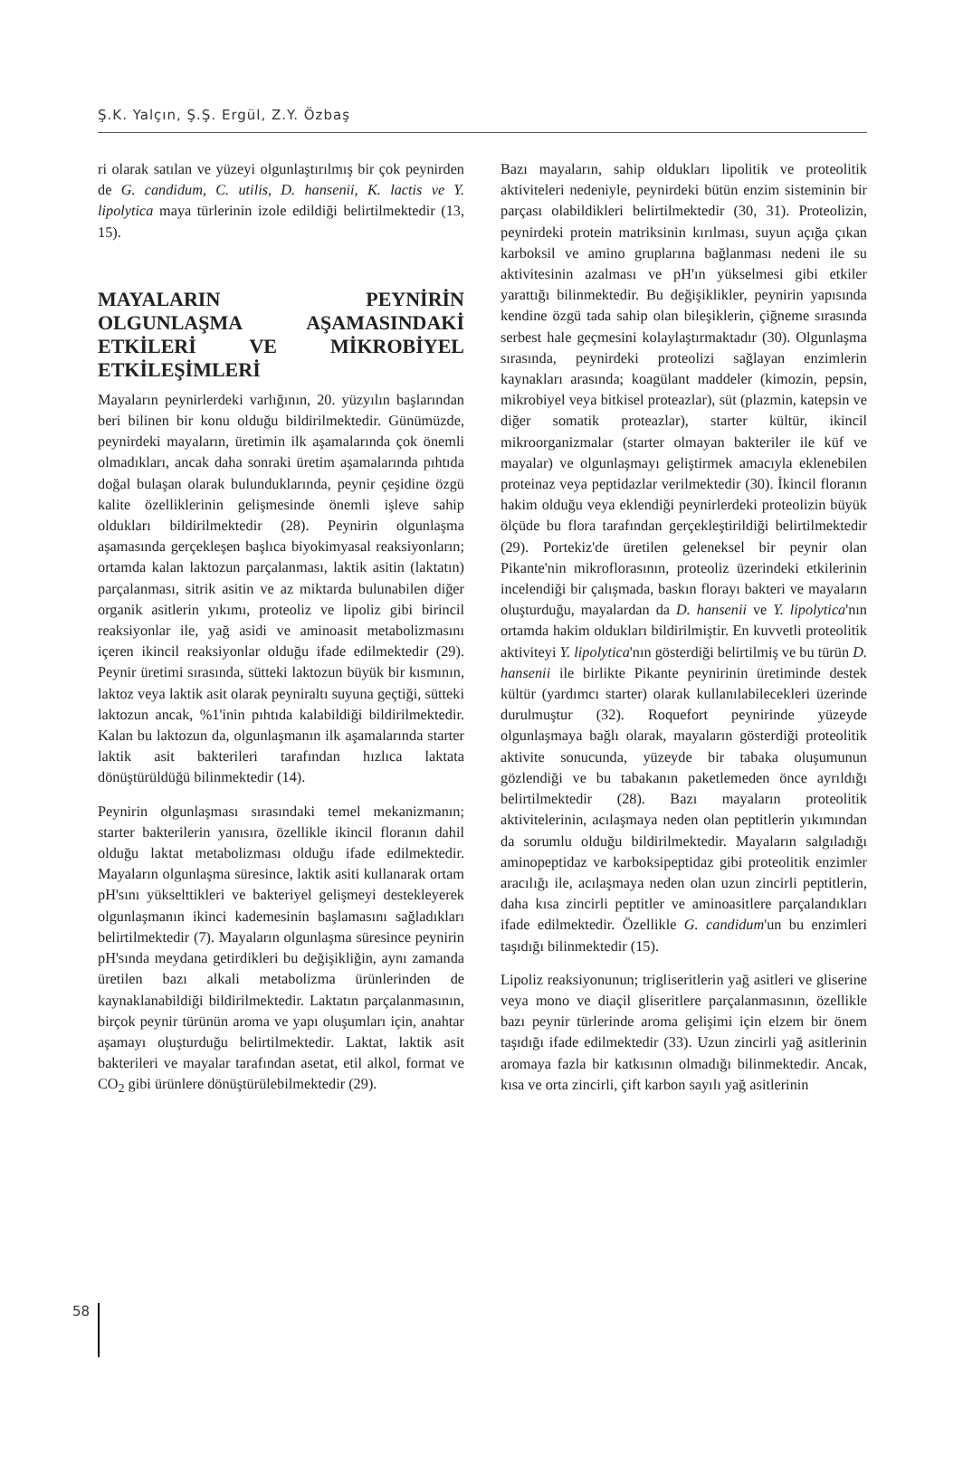Ş.K. Yalçın, Ş.Ş. Ergül, Z.Y. Özbaş
ri olarak satılan ve yüzeyi olgunlaştırılmış bir çok peynirden de G. candidum, C. utilis, D. hansenii, K. lactis ve Y. lipolytica maya türlerinin izole edildiği belirtilmektedir (13, 15).
MAYALARIN PEYNİRİN OLGUNLAŞMA AŞAMASINDAKİ ETKİLERİ VE MİKROBİYEL ETKİLEŞİMLERİ
Mayaların peynirlerdeki varlığının, 20. yüzyılın başlarından beri bilinen bir konu olduğu bildirilmektedir. Günümüzde, peynirdeki mayaların, üretimin ilk aşamalarında çok önemli olmadıkları, ancak daha sonraki üretim aşamalarında pıhtıda doğal bulaşan olarak bulunduklarında, peynir çeşidine özgü kalite özelliklerinin gelişmesinde önemli işleve sahip oldukları bildirilmektedir (28). Peynirin olgunlaşma aşamasında gerçekleşen başlıca biyokimyasal reaksiyonların; ortamda kalan laktozun parçalanması, laktik asitin (laktatın) parçalanması, sitrik asitin ve az miktarda bulunabilen diğer organik asitlerin yıkımı, proteoliz ve lipoliz gibi birincil reaksiyonlar ile, yağ asidi ve aminoasit metabolizmasını içeren ikincil reaksiyonlar olduğu ifade edilmektedir (29). Peynir üretimi sırasında, sütteki laktozun büyük bir kısmının, laktoz veya laktik asit olarak peyniraltı suyuna geçtiği, sütteki laktozun ancak, %1'inin pıhtıda kalabildiği bildirilmektedir. Kalan bu laktozun da, olgunlaşmanın ilk aşamalarında starter laktik asit bakterileri tarafından hızlıca laktata dönüştürüldüğü bilinmektedir (14).
Peynirin olgunlaşması sırasındaki temel mekanizmanın; starter bakterilerin yanısıra, özellikle ikincil floranın dahil olduğu laktat metabolizması olduğu ifade edilmektedir. Mayaların olgunlaşma süresince, laktik asiti kullanarak ortam pH'sını yükselttikleri ve bakteriyel gelişmeyi destekleyerek olgunlaşmanın ikinci kademesinin başlamasını sağladıkları belirtilmektedir (7). Mayaların olgunlaşma süresince peynirin pH'sında meydana getirdikleri bu değişikliğin, aynı zamanda üretilen bazı alkali metabolizma ürünlerinden de kaynaklanabildiği bildirilmektedir. Laktatın parçalanmasının, birçok peynir türünün aroma ve yapı oluşumları için, anahtar aşamayı oluşturduğu belirtilmektedir. Laktat, laktik asit bakterileri ve mayalar tarafından asetat, etil alkol, format ve CO<sub>2</sub> gibi ürünlere dönüştürülebilmektedir (29).
Bazı mayaların, sahip oldukları lipolitik ve proteolitik aktiviteleri nedeniyle, peynirdeki bütün enzim sisteminin bir parçası olabildikleri belirtilmektedir (30, 31). Proteolizin, peynirdeki protein matriksinin kırılması, suyun açığa çıkan karboksil ve amino gruplarına bağlanması nedeni ile su aktivitesinin azalması ve pH'ın yükselmesi gibi etkiler yarattığı bilinmektedir. Bu değişiklikler, peynirin yapısında kendine özgü tada sahip olan bileşiklerin, çiğneme sırasında serbest hale geçmesini kolaylaştırmaktadır (30). Olgunlaşma sırasında, peynirdeki proteolizi sağlayan enzimlerin kaynakları arasında; koagülant maddeler (kimozin, pepsin, mikrobiyel veya bitkisel proteazlar), süt (plazmin, katepsin ve diğer somatik proteazlar), starter kültür, ikincil mikroorganizmalar (starter olmayan bakteriler ile küf ve mayalar) ve olgunlaşmayı geliştirmek amacıyla eklenebilen proteinaz veya peptidazlar verilmektedir (30). İkincil floranın hakim olduğu veya eklendiği peynirlerdeki proteolizin büyük ölçüde bu flora tarafından gerçekleştirildiği belirtilmektedir (29). Portekiz'de üretilen geleneksel bir peynir olan Pikante'nin mikroflorasının, proteoliz üzerindeki etkilerinin incelendiği bir çalışmada, baskın florayı bakteri ve mayaların oluşturduğu, mayalardan da D. hansenii ve Y. lipolytica'nın ortamda hakim oldukları bildirilmiştir. En kuvvetli proteolitik aktiviteyi Y. lipolytica'nın gösterdiği belirtilmiş ve bu türün D. hansenii ile birlikte Pikante peynirinin üretiminde destek kültür (yardımcı starter) olarak kullanılabilecekleri üzerinde durulmuştur (32). Roquefort peynirinde yüzeyde olgunlaşmaya bağlı olarak, mayaların gösterdiği proteolitik aktivite sonucunda, yüzeyde bir tabaka oluşumunun gözlendiği ve bu tabakanın paketlemeden önce ayrıldığı belirtilmektedir (28). Bazı mayaların proteolitik aktivitelerinin, acılaşmaya neden olan peptitlerin yıkımından da sorumlu olduğu bildirilmektedir. Mayaların salgıladığı aminopeptidaz ve karboksipeptidaz gibi proteolitik enzimler aracılığı ile, acılaşmaya neden olan uzun zincirli peptitlerin, daha kısa zincirli peptitler ve aminoasitlere parçalandıkları ifade edilmektedir. Özellikle G. candidum'un bu enzimleri taşıdığı bilinmektedir (15).
Lipoliz reaksiyonunun; trigliseritlerin yağ asitleri ve gliserine veya mono ve diaçil gliseritlere parçalanmasının, özellikle bazı peynir türlerinde aroma gelişimi için elzem bir önem taşıdığı ifade edilmektedir (33). Uzun zincirli yağ asitlerinin aromaya fazla bir katkısının olmadığı bilinmektedir. Ancak, kısa ve orta zincirli, çift karbon sayılı yağ asitlerinin
58